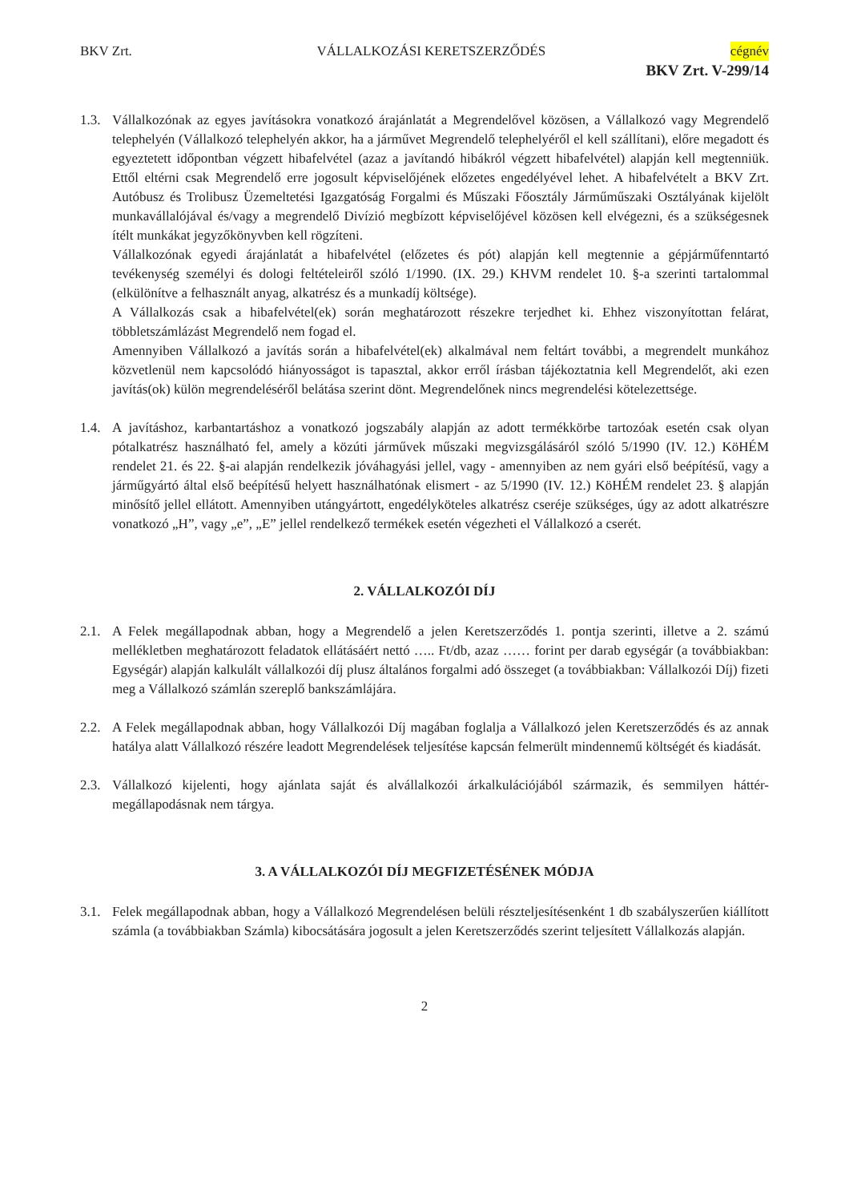BKV Zrt. VÁLLALKOZÁSI KERETSZERZŐDÉS cégnév
BKV Zrt. V-299/14
1.3.
Vállalkozónak az egyes javításokra vonatkozó árajánlatát a Megrendelővel közösen, a Vállalkozó vagy Megrendelő telephelyén (Vállalkozó telephelyén akkor, ha a járművet Megrendelő telephelyéről el kell szállítani), előre megadott és egyeztetett időpontban végzett hibafelvétel (azaz a javítandó hibákról végzett hibafelvétel) alapján kell megtenniük. Ettől eltérni csak Megrendelő erre jogosult képviselőjének előzetes engedélyével lehet. A hibafelvételt a BKV Zrt. Autóbusz és Trolibusz Üzemeltetési Igazgatóság Forgalmi és Műszaki Főosztály Járműműszaki Osztályának kijelölt munkavállalójával és/vagy a megrendelő Divízió megbízott képviselőjével közösen kell elvégezni, és a szükségesnek ítélt munkákat jegyzőkönyvben kell rögzíteni.
Vállalkozónak egyedi árajánlatát a hibafelvétel (előzetes és pót) alapján kell megtennie a gépjárműfenntartó tevékenység személyi és dologi feltételeiről szóló 1/1990. (IX. 29.) KHVM rendelet 10. §-a szerinti tartalommal (elkülönítve a felhasznált anyag, alkatrész és a munkadíj költsége).
A Vállalkozás csak a hibafelvétel(ek) során meghatározott részekre terjedhet ki. Ehhez viszonyítottan felárat, többletszámlázást Megrendelő nem fogad el.
Amennyiben Vállalkozó a javítás során a hibafelvétel(ek) alkalmával nem feltárt további, a megrendelt munkához közvetlenül nem kapcsolódó hiányosságot is tapasztal, akkor erről írásban tájékoztatnia kell Megrendelőt, aki ezen javítás(ok) külön megrendeléséről belátása szerint dönt. Megrendelőnek nincs megrendelési kötelezettsége.
1.4.
A javításhoz, karbantartáshoz a vonatkozó jogszabály alapján az adott termékkörbe tartozóak esetén csak olyan pótalkatrész használható fel, amely a közúti járművek műszaki megvizsgálásáról szóló 5/1990 (IV. 12.) KöHÉM rendelet 21. és 22. §-ai alapján rendelkezik jóváhagyási jellel, vagy - amennyiben az nem gyári első beépítésű, vagy a járműgyártó által első beépítésű helyett használhatónak elismert - az 5/1990 (IV. 12.) KöHÉM rendelet 23. § alapján minősítő jellel ellátott. Amennyiben utángyártott, engedélyköteles alkatrész cseréje szükséges, úgy az adott alkatrészre vonatkozó „H”, vagy „e”, „E” jellel rendelkező termékek esetén végezheti el Vállalkozó a cserét.
2. VÁLLALKOZÓI DÍJ
2.1.
A Felek megállapodnak abban, hogy a Megrendelő a jelen Keretszerződés 1. pontja szerinti, illetve a 2. számú mellékletben meghatározott feladatok ellátásáért nettó ….. Ft/db, azaz …… forint per darab egységár (a továbbiakban: Egységár) alapján kalkulált vállalkozói díj plusz általános forgalmi adó összeget (a továbbiakban: Vállalkozói Díj) fizeti meg a Vállalkozó számlán szereplő bankszámlájára.
2.2.
A Felek megállapodnak abban, hogy Vállalkozói Díj magában foglalja a Vállalkozó jelen Keretszerződés és az annak hatálya alatt Vállalkozó részére leadott Megrendelések teljesítése kapcsán felmerült mindennemű költségét és kiadását.
2.3.
Vállalkozó kijelenti, hogy ajánlata saját és alvállalkozói árkalkulációjából származik, és semmilyen háttér-megállapodásnak nem tárgya.
3. A VÁLLALKOZÓI DÍJ MEGFIZETÉSÉNEK MÓDJA
3.1.
Felek megállapodnak abban, hogy a Vállalkozó Megrendelésen belüli részteljesítésenként 1 db szabályszerűen kiállított számla (a továbbiakban Számla) kibocsátására jogosult a jelen Keretszerződés szerint teljesített Vállalkozás alapján.
2